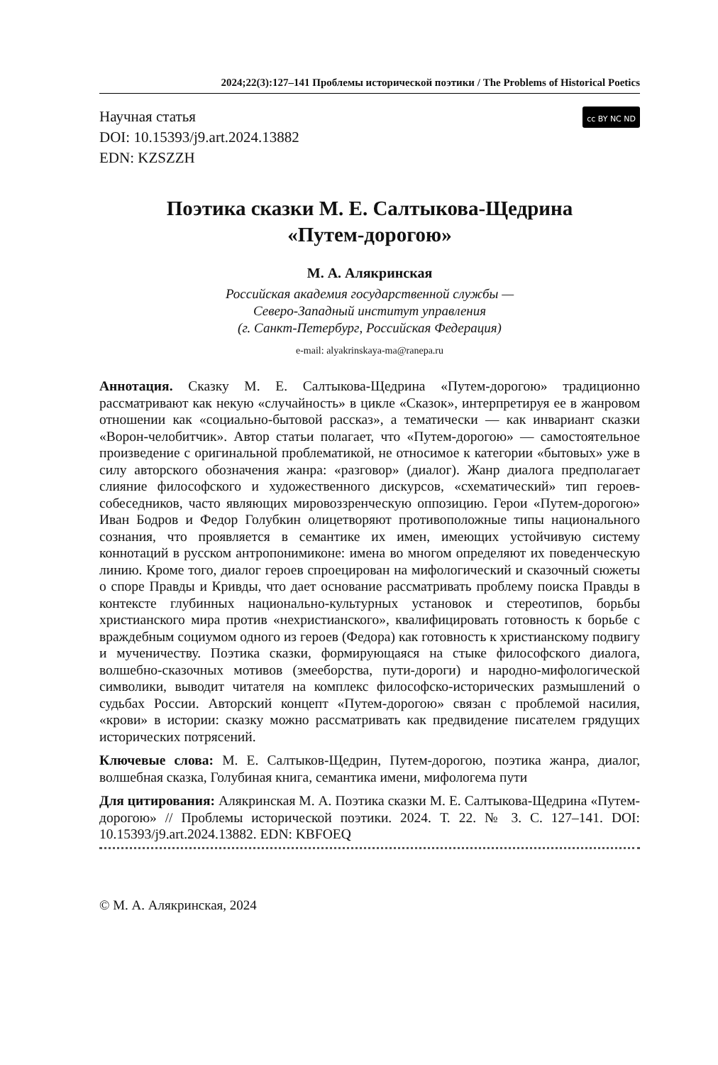2024;22(3):127–141 Проблемы исторической поэтики / The Problems of Historical Poetics
Научная статья
DOI: 10.15393/j9.art.2024.13882
EDN: KZSZZH
cc BY NC ND
Поэтика сказки М. Е. Салтыкова-Щедрина
«Путем-дорогою»
М. А. Алякринская
Российская академия государственной службы —
Северо-Западный институт управления
(г. Санкт-Петербург, Российская Федерация)
e-mail: alyakrinskaya-ma@ranepa.ru
Аннотация. Сказку М. Е. Салтыкова-Щедрина «Путем-дорогою» традиционно рассматривают как некую «случайность» в цикле «Сказок», интерпретируя ее в жанровом отношении как «социально-бытовой рассказ», а тематически — как инвариант сказки «Ворон-челобитчик». Автор статьи полагает, что «Путем-дорогою» — самостоятельное произведение с оригинальной проблематикой, не относимое к категории «бытовых» уже в силу авторского обозначения жанра: «разговор» (диалог). Жанр диалога предполагает слияние философского и художественного дискурсов, «схематический» тип героев-собеседников, часто являющих мировоззренческую оппозицию. Герои «Путем-дорогою» Иван Бодров и Федор Голубкин олицетворяют противоположные типы национального сознания, что проявляется в семантике их имен, имеющих устойчивую систему коннотаций в русском антропонимиконе: имена во многом определяют их поведенческую линию. Кроме того, диалог героев спроецирован на мифологический и сказочный сюжеты о споре Правды и Кривды, что дает основание рассматривать проблему поиска Правды в контексте глубинных национально-культурных установок и стереотипов, борьбы христианского мира против «нехристианского», квалифицировать готовность к борьбе с враждебным социумом одного из героев (Федора) как готовность к христианскому подвигу и мученичеству. Поэтика сказки, формирующаяся на стыке философского диалога, волшебно-сказочных мотивов (змееборства, пути-дороги) и народно-мифологической символики, выводит читателя на комплекс философско-исторических размышлений о судьбах России. Авторский концепт «Путем-дорогою» связан с проблемой насилия, «крови» в истории: сказку можно рассматривать как предвидение писателем грядущих исторических потрясений.
Ключевые слова: М. Е. Салтыков-Щедрин, Путем-дорогою, поэтика жанра, диалог, волшебная сказка, Голубиная книга, семантика имени, мифологема пути
Для цитирования: Алякринская М. А. Поэтика сказки М. Е. Салтыкова-Щедрина «Путем-дорогою» // Проблемы исторической поэтики. 2024. Т. 22. № 3. С. 127–141. DOI: 10.15393/j9.art.2024.13882. EDN: KBFOEQ
© М. А. Алякринская, 2024